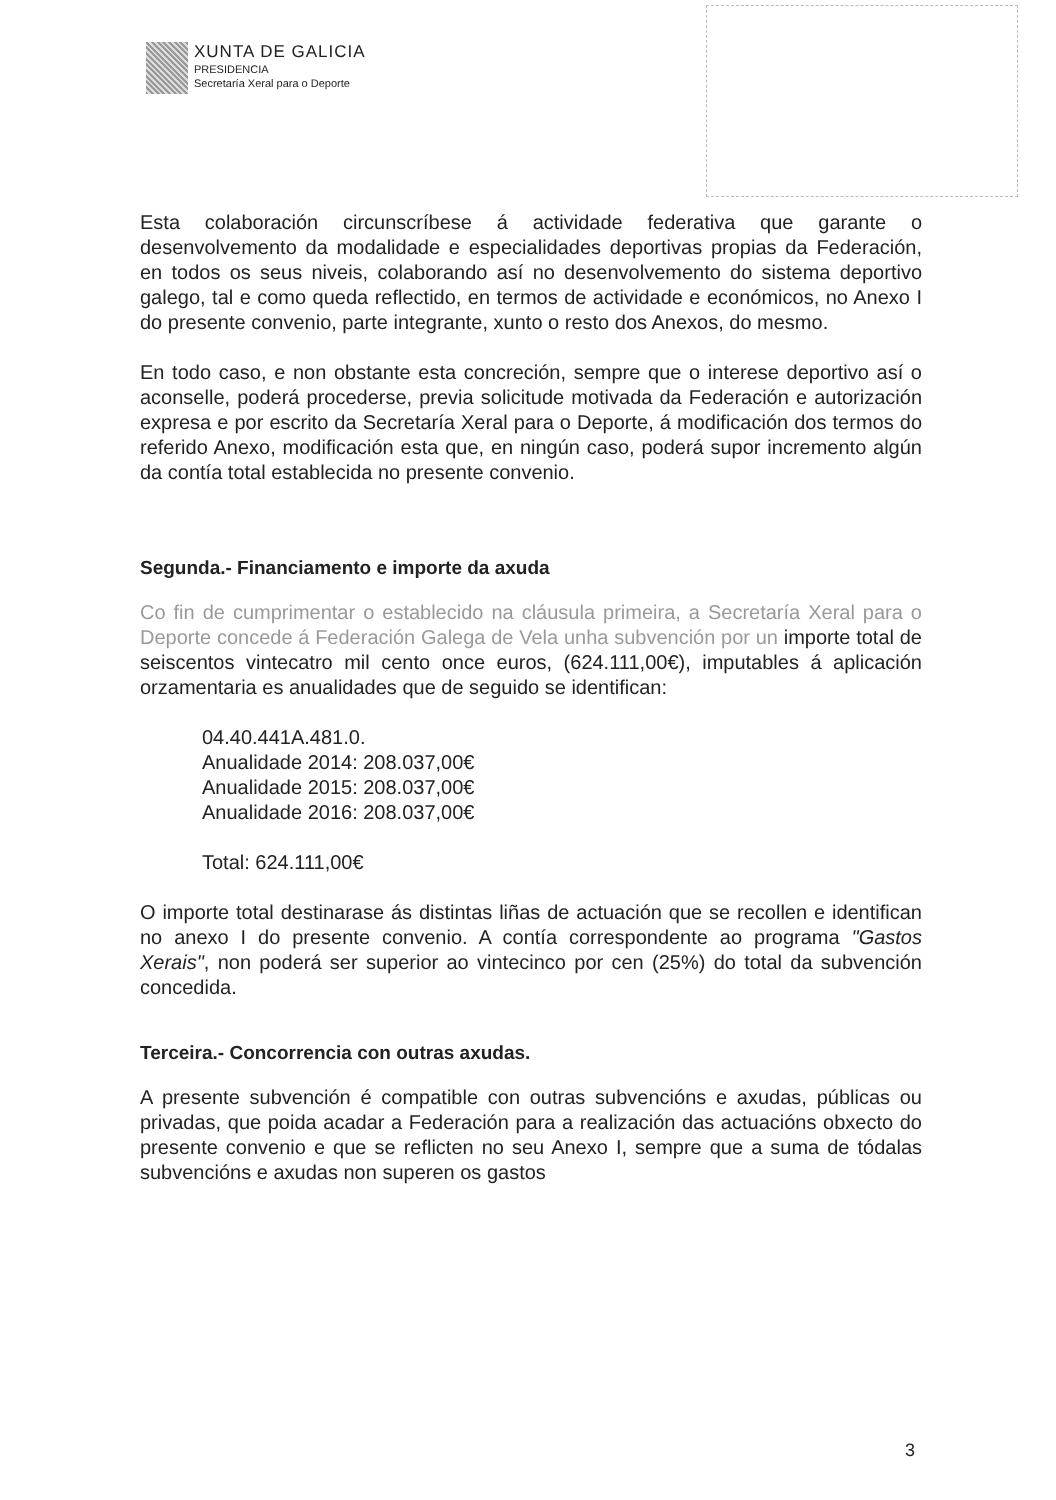XUNTA DE GALICIA
PRESIDENCIA
Secretaría Xeral para o Deporte
Esta colaboración circunscríbese á actividade federativa que garante o desenvolvemento da modalidade e especialidades deportivas propias da Federación, en todos os seus niveis, colaborando así no desenvolvemento do sistema deportivo galego, tal e como queda reflectido, en termos de actividade e económicos, no Anexo I do presente convenio, parte integrante, xunto o resto dos Anexos, do mesmo.
En todo caso, e non obstante esta concreción, sempre que o interese deportivo así o aconselle, poderá procederse, previa solicitude motivada da Federación e autorización expresa e por escrito da Secretaría Xeral para o Deporte, á modificación dos termos do referido Anexo, modificación esta que, en ningún caso, poderá supor incremento algún da contía total establecida no presente convenio.
Segunda.- Financiamento e importe da axuda
Co fin de cumprimentar o establecido na cláusula primeira, a Secretaría Xeral para o Deporte concede á Federación Galega de Vela unha subvención por un importe total de seiscentos vintecatro mil cento once euros, (624.111,00€), imputables á aplicación orzamentaria es anualidades que de seguido se identifican:
04.40.441A.481.0.
Anualidade 2014: 208.037,00€
Anualidade 2015: 208.037,00€
Anualidade 2016: 208.037,00€
Total: 624.111,00€
O importe total destinarase ás distintas liñas de actuación que se recollen e identifican no anexo I do presente convenio. A contía correspondente ao programa "Gastos Xerais", non poderá ser superior ao vintecinco por cen (25%) do total da subvención concedida.
Terceira.- Concorrencia con outras axudas.
A presente subvención é compatible con outras subvencións e axudas, públicas ou privadas, que poida acadar a Federación para a realización das actuacións obxecto do presente convenio e que se reflicten no seu Anexo I, sempre que a suma de tódalas subvencións e axudas non superen os gastos
3